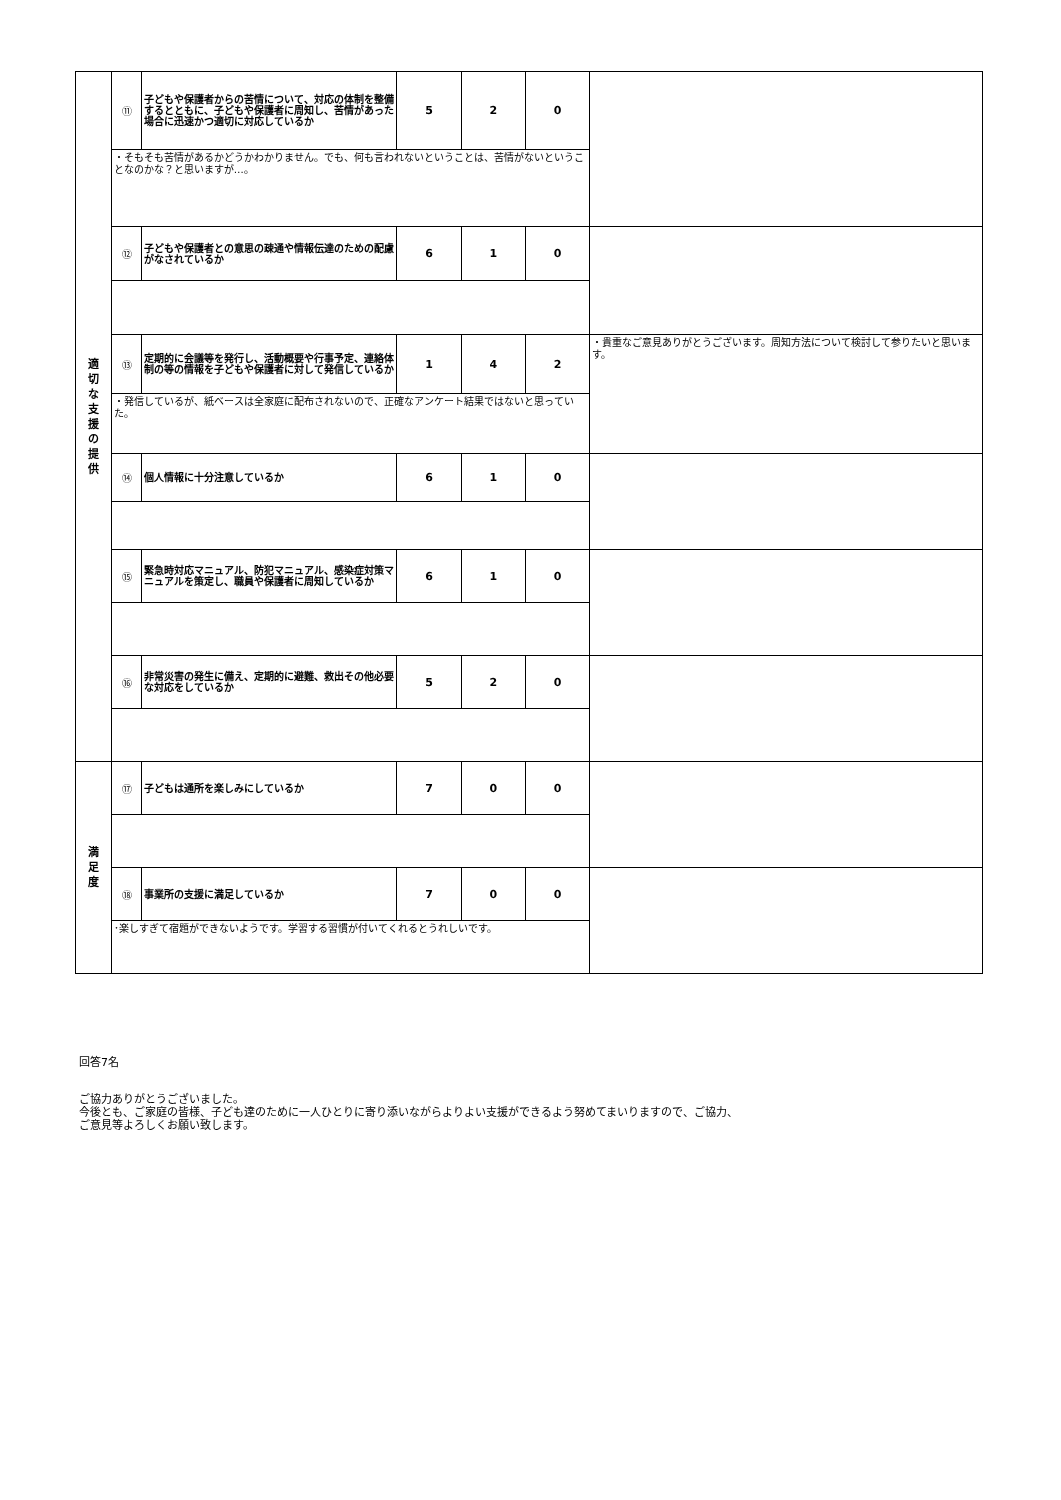| 適 切 な 支 援 の 提 供 | ⑪ | 子どもや保護者からの苦情について、対応の体制を整備するとともに、子どもや保護者に周知し、苦情があった場合に迅速かつ適切に対応しているか | 5 | 2 | 0 | |
| | ・そもそも苦情があるかどうかわかりません。でも、何も言われないということは、苦情がないということなのかな？と思いますが…。 | | | | | |
| | ⑫ | 子どもや保護者との意思の疎通や情報伝達のための配慮がなされているか | 6 | 1 | 0 | |
| | ⑬ | 定期的に会議等を発行し、活動概要や行事予定、連絡体制の等の情報を子どもや保護者に対して発信しているか | 1 | 4 | 2 | ・貴重なご意見ありがとうございます。周知方法について検討して参りたいと思います。 |
| | ・発信しているが、紙ベースは全家庭に配布されないので、正確なアンケート結果ではないと思っていた。 | | | | | |
| | ⑭ | 個人情報に十分注意しているか | 6 | 1 | 0 | |
| | ⑮ | 緊急時対応マニュアル、防犯マニュアル、感染症対策マニュアルを策定し、職員や保護者に周知しているか | 6 | 1 | 0 | |
| | ⑯ | 非常災害の発生に備え、定期的に避難、救出その他必要な対応をしているか | 5 | 2 | 0 | |
| 満 足 度 | ⑰ | 子どもは通所を楽しみにしているか | 7 | 0 | 0 | |
| | ⑱ | 事業所の支援に満足しているか | 7 | 0 | 0 | |
| | ･楽しすぎて宿題ができないようです。学習する習慣が付いてくれるとうれしいです。 | | | | | |
回答7名
ご協力ありがとうございました。
今後とも、ご家庭の皆様、子ども達のために一人ひとりに寄り添いながらよりよい支援ができるよう努めてまいりますので、ご協力、
ご意見等よろしくお願い致します。